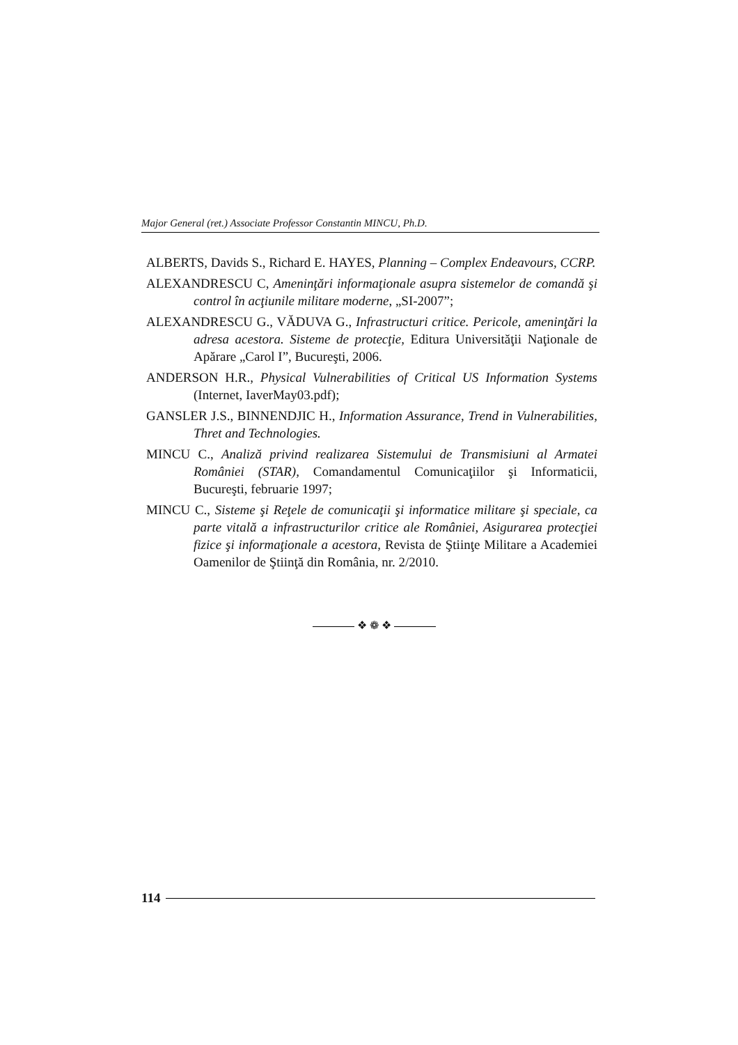Major General (ret.) Associate Professor Constantin MINCU, Ph.D.
ALBERTS, Davids S., Richard E. HAYES, Planning – Complex Endeavours, CCRP.
ALEXANDRESCU C, Ameninţări informaţionale asupra sistemelor de comandă şi control în acţiunile militare moderne, „SI-2007”;
ALEXANDRESCU G., VĂDUVA G., Infrastructuri critice. Pericole, ameninţări la adresa acestora. Sisteme de protecţie, Editura Universităţii Naţionale de Apărare „Carol I”, Bucureşti, 2006.
ANDERSON H.R., Physical Vulnerabilities of Critical US Information Systems (Internet, IaverMay03.pdf);
GANSLER J.S., BINNENDJIC H., Information Assurance, Trend in Vulnerabilities, Thret and Technologies.
MINCU C., Analiză privind realizarea Sistemului de Transmisiuni al Armatei României (STAR), Comandamentul Comunicaţiilor şi Informaticii, Bucureşti, februarie 1997;
MINCU C., Sisteme şi Reţele de comunicaţii şi informatice militare şi speciale, ca parte vitală a infrastructurilor critice ale României, Asigurarea protecţiei fizice şi informaţionale a acestora, Revista de Ştiinţe Militare a Academiei Oamenilor de Ştiinţă din România, nr. 2/2010.
❖ ❁ ❖
114